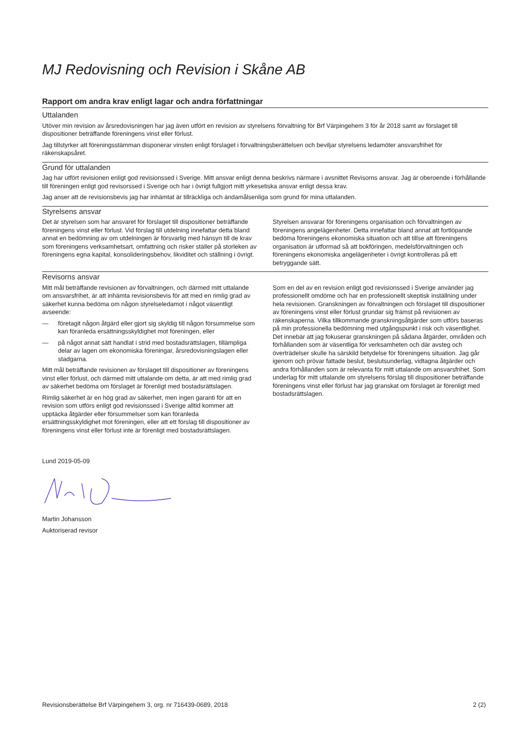MJ Redovisning och Revision i Skåne AB
Rapport om andra krav enligt lagar och andra författningar
Uttalanden
Utöver min revision av årsredovisningen har jag även utfört en revision av styrelsens förvaltning för Brf Värpingehem 3 för år 2018 samt av förslaget till dispositioner beträffande föreningens vinst eller förlust.
Jag tillstyrker att föreningsstämman disponerar vinsten enligt förslaget i förvaltningsberättelsen och beviljar styrelsens ledamöter ansvarsfrihet för räkenskapsåret.
Grund för uttalanden
Jag har utfört revisionen enligt god revisionssed i Sverige. Mitt ansvar enligt denna beskrivs närmare i avsnittet Revisorns ansvar. Jag är oberoende i förhållande till föreningen enligt god revisorssed i Sverige och har i övrigt fullgjort mitt yrkesetiska ansvar enligt dessa krav.
Jag anser att de revisionsbevis jag har inhämtat är tillräckliga och ändamålsenliga som grund för mina uttalanden.
Styrelsens ansvar
Det är styrelsen som har ansvaret för förslaget till dispositioner beträffande föreningens vinst eller förlust. Vid förslag till utdelning innefattar detta bland annat en bedömning av om utdelningen är försvarlig med hänsyn till de krav som föreningens verksamhetsart, omfattning och risker ställer på storleken av föreningens egna kapital, konsolideringsbehov, likviditet och ställning i övrigt.
Styrelsen ansvarar för föreningens organisation och förvaltningen av föreningens angelägenheter. Detta innefattar bland annat att fortlöpande bedöma föreningens ekonomiska situation och att tillse att föreningens organisation är utformad så att bokföringen, medelsförvaltningen och föreningens ekonomiska angelägenheter i övrigt kontrolleras på ett betryggande sätt.
Revisorns ansvar
Mitt mål beträffande revisionen av förvaltningen, och därmed mitt uttalande om ansvarsfrihet, är att inhämta revisionsbevis för att med en rimlig grad av säkerhet kunna bedöma om någon styrelseledamot i något väsentligt avseende:
— företagit någon åtgärd eller gjort sig skyldig till någon försummelse som kan föranleda ersättningsskyldighet mot föreningen, eller
— på något annat sätt handlat i strid med bostadsrättslagen, tillämpliga delar av lagen om ekonomiska föreningar, årsredovisningslagen eller stadgarna.
Mitt mål beträffande revisionen av förslaget till dispositioner av föreningens vinst eller förlust, och därmed mitt uttalande om detta, är att med rimlig grad av säkerhet bedöma om förslaget är förenligt med bostadsrättslagen.
Rimlig säkerhet är en hög grad av säkerhet, men ingen garanti för att en revision som utförs enligt god revisionssed i Sverige alltid kommer att upptäcka åtgärder eller försummelser som kan föranleda ersättningsskyldighet mot föreningen, eller att ett förslag till dispositioner av föreningens vinst eller förlust inte är förenligt med bostadsrättslagen.
Som en del av en revision enligt god revisionssed i Sverige använder jag professionellt omdöme och har en professionellt skeptisk inställning under hela revisionen. Granskningen av förvaltningen och förslaget till dispositioner av föreningens vinst eller förlust grundar sig främst på revisionen av räkenskaperna. Vilka tillkommande granskningsåtgärder som utförs baseras på min professionella bedömning med utgångspunkt i risk och väsentlighet. Det innebär att jag fokuserar granskningen på sådana åtgärder, områden och förhållanden som är väsentliga för verksamheten och där avsteg och överträdelser skulle ha särskild betydelse för föreningens situation. Jag går igenom och prövar fattade beslut, beslutsunderlag, vidtagna åtgärder och andra förhållanden som är relevanta för mitt uttalande om ansvarsfrihet. Som underlag för mitt uttalande om styrelsens förslag till dispositioner beträffande föreningens vinst eller förlust har jag granskat om förslaget är förenligt med bostadsrättslagen.
Lund 2019-05-09
Martin Johansson
Auktoriserad revisor
Revisionsberättelse Brf Värpingehem 3, org. nr 716439-0689, 2018 2 (2)